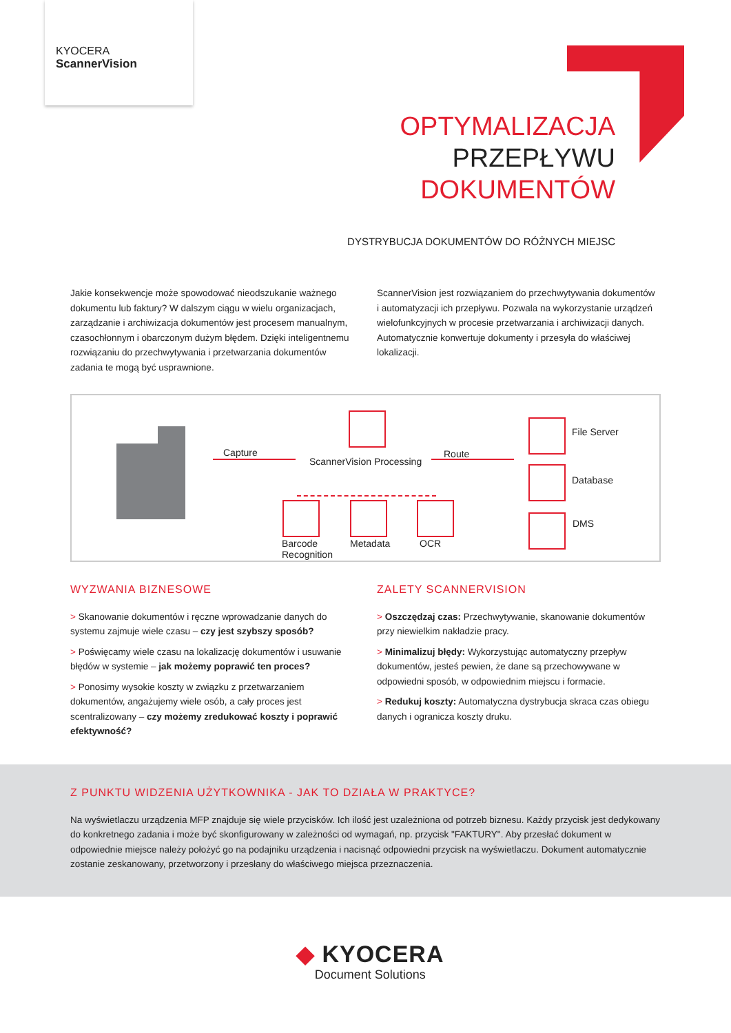KYOCERA
ScannerVision
OPTYMALIZACJA
PRZEPŁYWU
DOKUMENTÓW
DYSTRYBUCJA DOKUMENTÓW DO RÓŻNYCH MIEJSC
Jakie konsekwencje może spowodować nieodszukanie ważnego dokumentu lub faktury? W dalszym ciągu w wielu organizacjach, zarządzanie i archiwizacja dokumentów jest procesem manualnym, czasochłonnym i obarczonym dużym błędem. Dzięki inteligentnemu rozwiązaniu do przechwytywania i przetwarzania dokumentów zadania te mogą być usprawnione.
ScannerVision jest rozwiązaniem do przechwytywania dokumentów i automatyzacji ich przepływu. Pozwala na wykorzystanie urządzeń wielofunkcyjnych w procesie przetwarzania i archiwizacji danych. Automatycznie konwertuje dokumenty i przesyła do właściwej lokalizacji.
Capture
ScannerVision Processing
Route
Barcode
Recognition
Metadata OCR
File Server
Database
DMS
WYZWANIA BIZNESOWE
> Skanowanie dokumentów i ręczne wprowadzanie danych do systemu zajmuje wiele czasu – czy jest szybszy sposób?
> Poświęcamy wiele czasu na lokalizację dokumentów i usuwanie błędów w systemie – jak możemy poprawić ten proces?
> Ponosimy wysokie koszty w związku z przetwarzaniem dokumentów, angażujemy wiele osób, a cały proces jest scentralizowany – czy możemy zredukować koszty i poprawić efektywność?
ZALETY SCANNERVISION
> Oszczędzaj czas: Przechwytywanie, skanowanie dokumentów przy niewielkim nakładzie pracy.
> Minimalizuj błędy: Wykorzystując automatyczny przepływ dokumentów, jesteś pewien, że dane są przechowywane w odpowiedni sposób, w odpowiednim miejscu i formacie.
> Redukuj koszty: Automatyczna dystrybucja skraca czas obiegu danych i ogranicza koszty druku.
Z PUNKTU WIDZENIA UŻYTKOWNIKA - JAK TO DZIAŁA W PRAKTYCE?
Na wyświetlaczu urządzenia MFP znajduje się wiele przycisków. Ich ilość jest uzależniona od potrzeb biznesu. Każdy przycisk jest dedykowany do konkretnego zadania i może być skonfigurowany w zależności od wymagań, np. przycisk "FAKTURY". Aby przesłać dokument w odpowiednie miejsce należy położyć go na podajniku urządzenia i nacisnąć odpowiedni przycisk na wyświetlaczu. Dokument automatycznie zostanie zeskanowany, przetworzony i przesłany do właściwego miejsca przeznaczenia.
◆ KYOCERA
Document Solutions